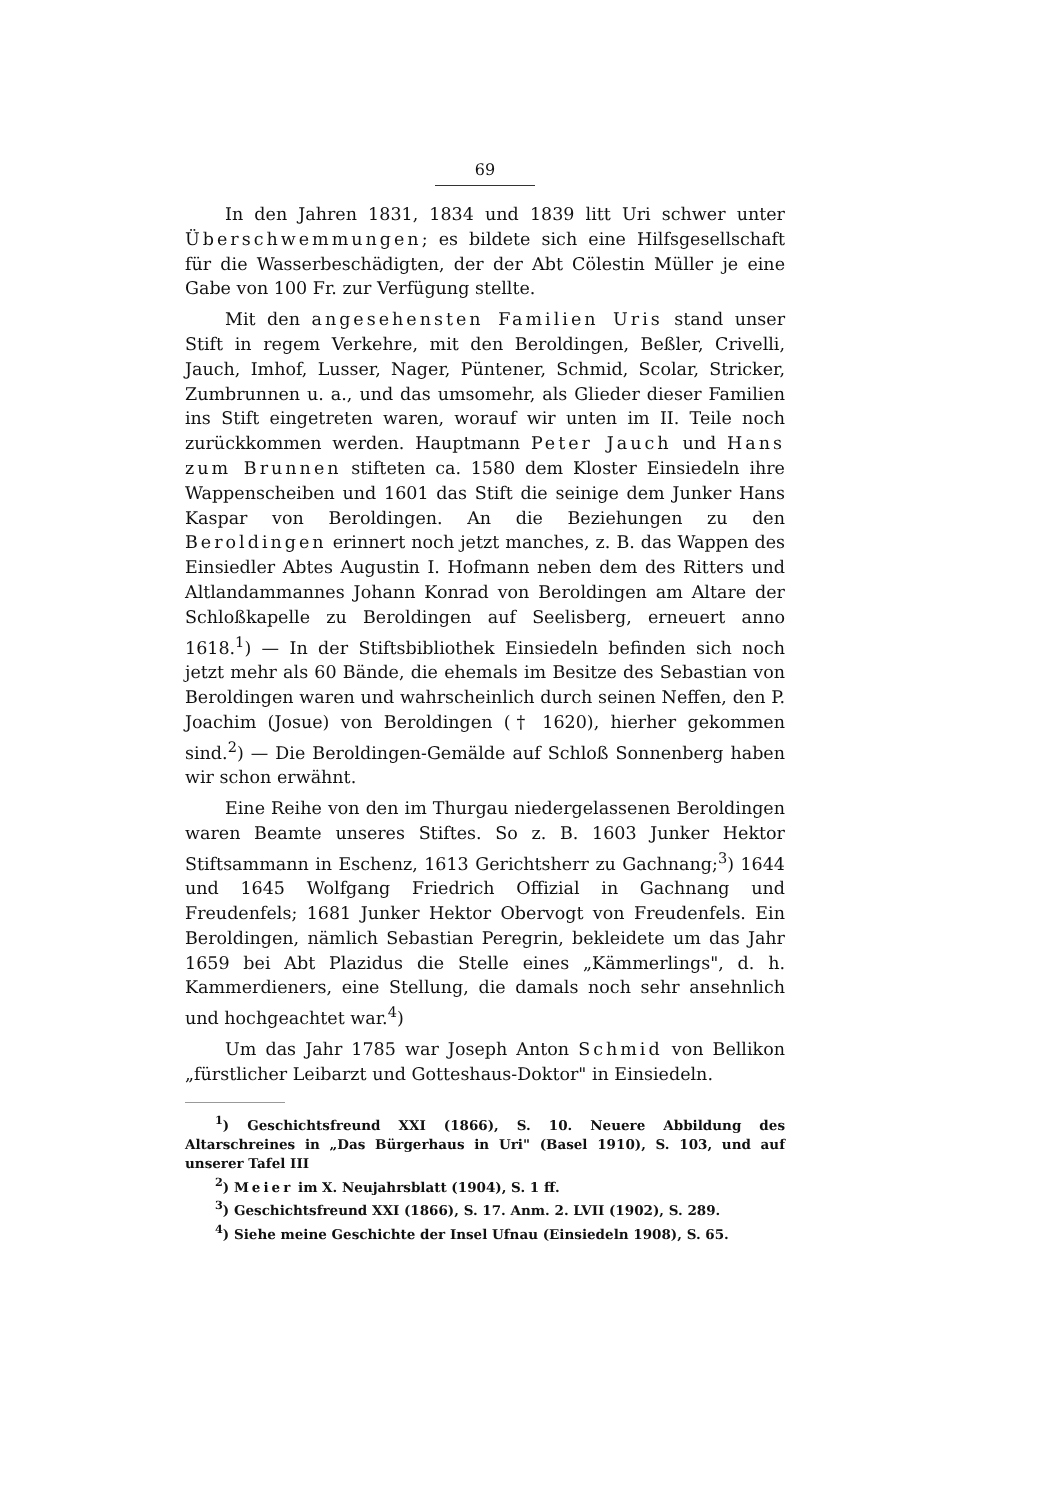69
In den Jahren 1831, 1834 und 1839 litt Uri schwer unter Überschwemmungen; es bildete sich eine Hilfsgesellschaft für die Wasserbeschädigten, der der Abt Cölestin Müller je eine Gabe von 100 Fr. zur Verfügung stellte.
Mit den angesehensten Familien Uris stand unser Stift in regem Verkehre, mit den Beroldingen, Beßler, Crivelli, Jauch, Imhof, Lusser, Nager, Püntener, Schmid, Scolar, Stricker, Zumbrunnen u. a., und das umsomehr, als Glieder dieser Familien ins Stift eingetreten waren, worauf wir unten im II. Teile noch zurückkommen werden. Hauptmann Peter Jauch und Hans zum Brunnen stifteten ca. 1580 dem Kloster Einsiedeln ihre Wappenscheiben und 1601 das Stift die seinige dem Junker Hans Kaspar von Beroldingen. An die Beziehungen zu den Beroldingen erinnert noch jetzt manches, z. B. das Wappen des Einsiedler Abtes Augustin I. Hofmann neben dem des Ritters und Altlandammannes Johann Konrad von Beroldingen am Altare der Schloßkapelle zu Beroldingen auf Seelisberg, erneuert anno 1618.<sup>1</sup>) — In der Stiftsbibliothek Einsiedeln befinden sich noch jetzt mehr als 60 Bände, die ehemals im Besitze des Sebastian von Beroldingen waren und wahrscheinlich durch seinen Neffen, den P. Joachim (Josue) von Beroldingen († 1620), hierher gekommen sind.<sup>2</sup>) — Die Beroldingen-Gemälde auf Schloß Sonnenberg haben wir schon erwähnt.
Eine Reihe von den im Thurgau niedergelassenen Beroldingen waren Beamte unseres Stiftes. So z. B. 1603 Junker Hektor Stiftsammann in Eschenz, 1613 Gerichtsherr zu Gachnang;<sup>3</sup>) 1644 und 1645 Wolfgang Friedrich Offizial in Gachnang und Freudenfels; 1681 Junker Hektor Obervogt von Freudenfels. Ein Beroldingen, nämlich Sebastian Peregrin, bekleidete um das Jahr 1659 bei Abt Plazidus die Stelle eines „Kämmerlings", d. h. Kammerdieners, eine Stellung, die damals noch sehr ansehnlich und hochgeachtet war.<sup>4</sup>)
Um das Jahr 1785 war Joseph Anton Schmid von Bellikon „fürstlicher Leibarzt und Gotteshaus-Doktor" in Einsiedeln.
<sup>1</sup>) Geschichtsfreund XXI (1866), S. 10. Neuere Abbildung des Altarschreines in „Das Bürgerhaus in Uri" (Basel 1910), S. 103, und auf unserer Tafel III
<sup>2</sup>) Meier im X. Neujahrsblatt (1904), S. 1 ff.
<sup>3</sup>) Geschichtsfreund XXI (1866), S. 17. Anm. 2. LVII (1902), S. 289.
<sup>4</sup>) Siehe meine Geschichte der Insel Ufnau (Einsiedeln 1908), S. 65.